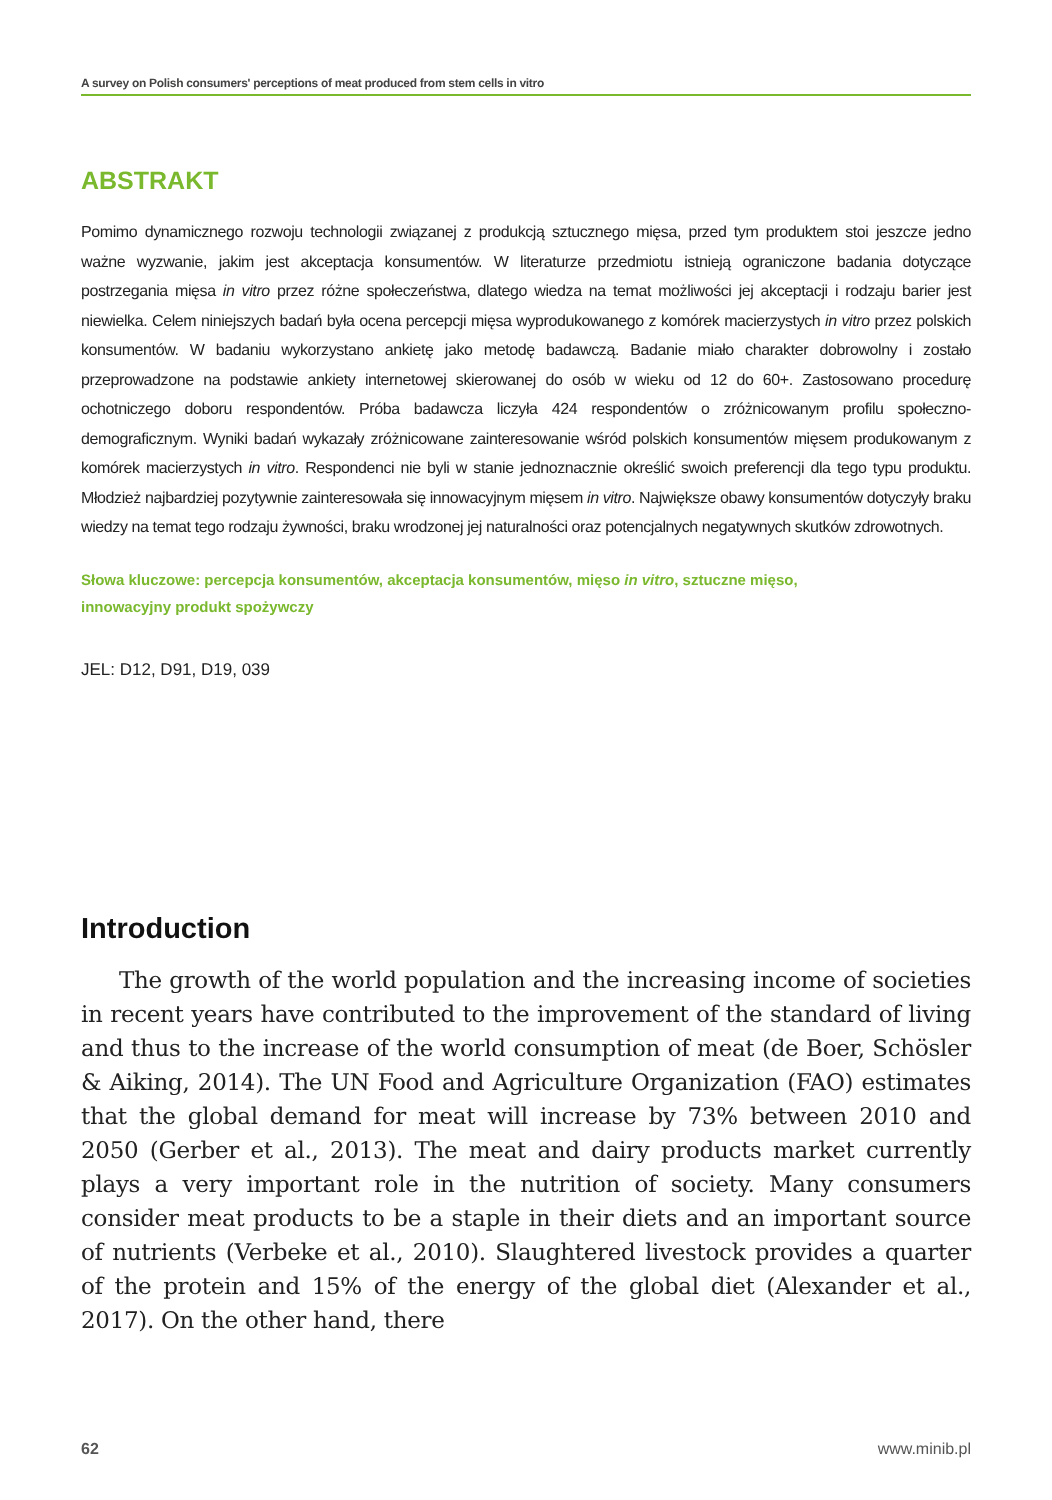A survey on Polish consumers' perceptions of meat produced from stem cells in vitro
ABSTRAKT
Pomimo dynamicznego rozwoju technologii związanej z produkcją sztucznego mięsa, przed tym produktem stoi jeszcze jedno ważne wyzwanie, jakim jest akceptacja konsumentów. W literaturze przedmiotu istnieją ograniczone badania dotyczące postrzegania mięsa in vitro przez różne społeczeństwa, dlatego wiedza na temat możliwości jej akceptacji i rodzaju barier jest niewielka. Celem niniejszych badań była ocena percepcji mięsa wyprodukowanego z komórek macierzystych in vitro przez polskich konsumentów. W badaniu wykorzystano ankietę jako metodę badawczą. Badanie miało charakter dobrowolny i zostało przeprowadzone na podstawie ankiety internetowej skierowanej do osób w wieku od 12 do 60+. Zastosowano procedurę ochotniczego doboru respondentów. Próba badawcza liczyła 424 respondentów o zróżnicowanym profilu społeczno-demograficznym. Wyniki badań wykazały zróżnicowane zainteresowanie wśród polskich konsumentów mięsem produkowanym z komórek macierzystych in vitro. Respondenci nie byli w stanie jednoznacznie określić swoich preferencji dla tego typu produktu. Młodzież najbardziej pozytywnie zainteresowała się innowacyjnym mięsem in vitro. Największe obawy konsumentów dotyczyły braku wiedzy na temat tego rodzaju żywności, braku wrodzonej jej naturalności oraz potencjalnych negatywnych skutków zdrowotnych.
Słowa kluczowe: percepcja konsumentów, akceptacja konsumentów, mięso in vitro, sztuczne mięso,
innowacyjny produkt spożywczy
JEL: D12, D91, D19, 039
Introduction
The growth of the world population and the increasing income of societies in recent years have contributed to the improvement of the standard of living and thus to the increase of the world consumption of meat (de Boer, Schösler & Aiking, 2014). The UN Food and Agriculture Organization (FAO) estimates that the global demand for meat will increase by 73% between 2010 and 2050 (Gerber et al., 2013). The meat and dairy products market currently plays a very important role in the nutrition of society. Many consumers consider meat products to be a staple in their diets and an important source of nutrients (Verbeke et al., 2010). Slaughtered livestock provides a quarter of the protein and 15% of the energy of the global diet (Alexander et al., 2017). On the other hand, there
62 www.minib.pl